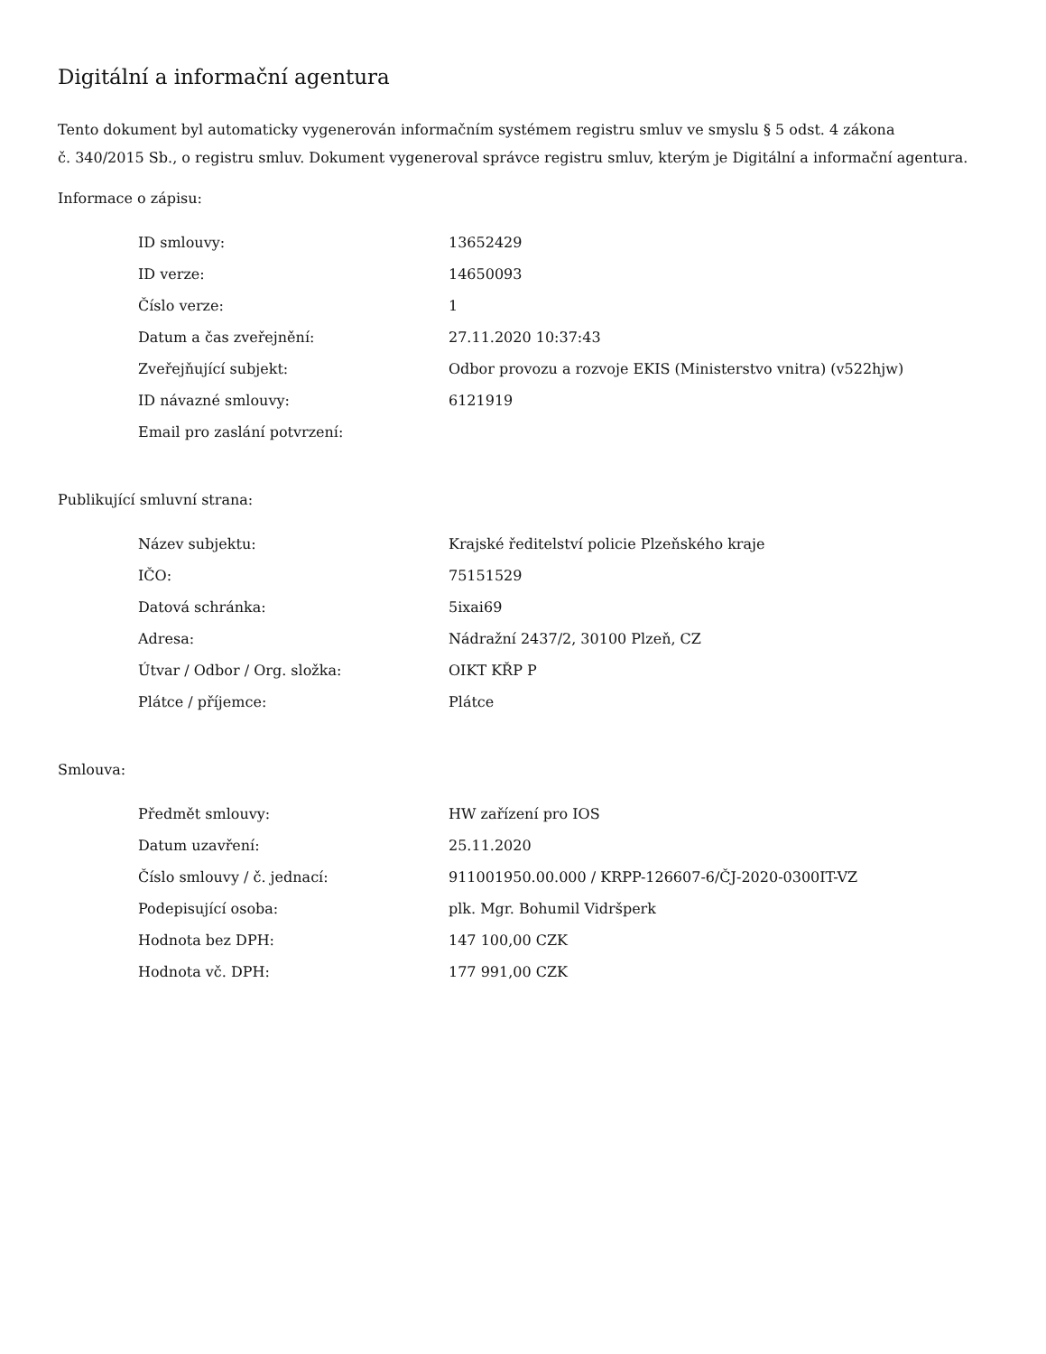Digitální a informační agentura
Tento dokument byl automaticky vygenerován informačním systémem registru smluv ve smyslu § 5 odst. 4 zákona
č. 340/2015 Sb., o registru smluv. Dokument vygeneroval správce registru smluv, kterým je Digitální a informační agentura.
Informace o zápisu:
| ID smlouvy: | 13652429 |
| ID verze: | 14650093 |
| Číslo verze: | 1 |
| Datum a čas zveřejnění: | 27.11.2020 10:37:43 |
| Zveřejňující subjekt: | Odbor provozu a rozvoje EKIS (Ministerstvo vnitra) (v522hjw) |
| ID návazné smlouvy: | 6121919 |
| Email pro zaslání potvrzení: | |
Publikující smluvní strana:
| Název subjektu: | Krajské ředitelství policie Plzeňského kraje |
| IČO: | 75151529 |
| Datová schránka: | 5ixai69 |
| Adresa: | Nádražní 2437/2, 30100 Plzeň, CZ |
| Útvar / Odbor / Org. složka: | OIKT KŘP P |
| Plátce / příjemce: | Plátce |
Smlouva:
| Předmět smlouvy: | HW zařízení pro IOS |
| Datum uzavření: | 25.11.2020 |
| Číslo smlouvy / č. jednací: | 911001950.00.000 / KRPP-126607-6/ČJ-2020-0300IT-VZ |
| Podepisující osoba: | plk. Mgr. Bohumil Vidršperk |
| Hodnota bez DPH: | 147 100,00 CZK |
| Hodnota vč. DPH: | 177 991,00 CZK |